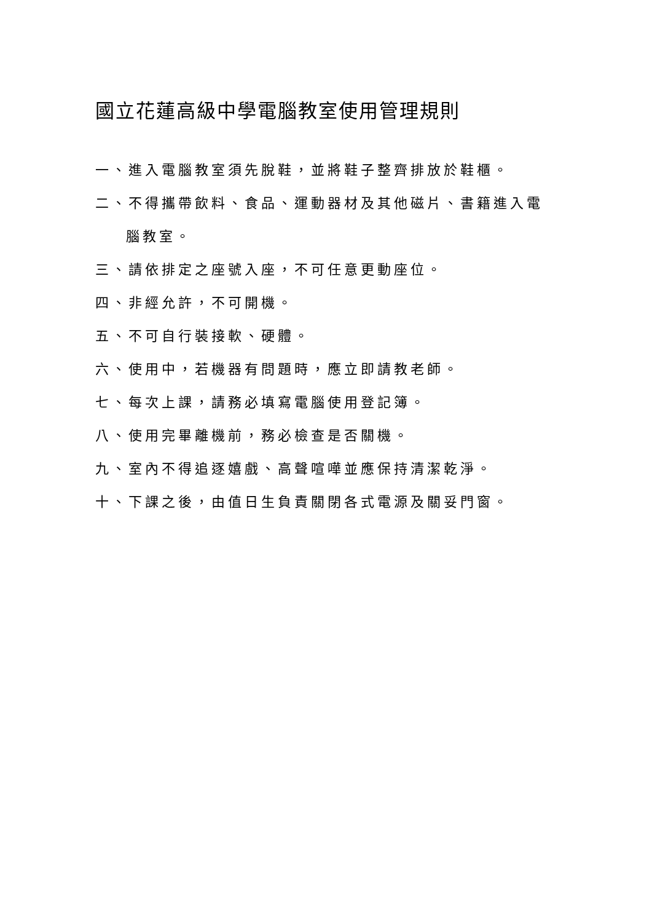國立花蓮高級中學電腦教室使用管理規則
一、進入電腦教室須先脫鞋，並將鞋子整齊排放於鞋櫃。
二、不得攜帶飲料、食品、運動器材及其他磁片、書籍進入電
腦教室。
三、請依排定之座號入座，不可任意更動座位。
四、非經允許，不可開機。
五、不可自行裝接軟、硬體。
六、使用中，若機器有問題時，應立即請教老師。
七、每次上課，請務必填寫電腦使用登記簿。
八、使用完畢離機前，務必檢查是否關機。
九、室內不得追逐嬉戲、高聲喧嘩並應保持清潔乾淨。
十、下課之後，由值日生負責關閉各式電源及關妥門窗。